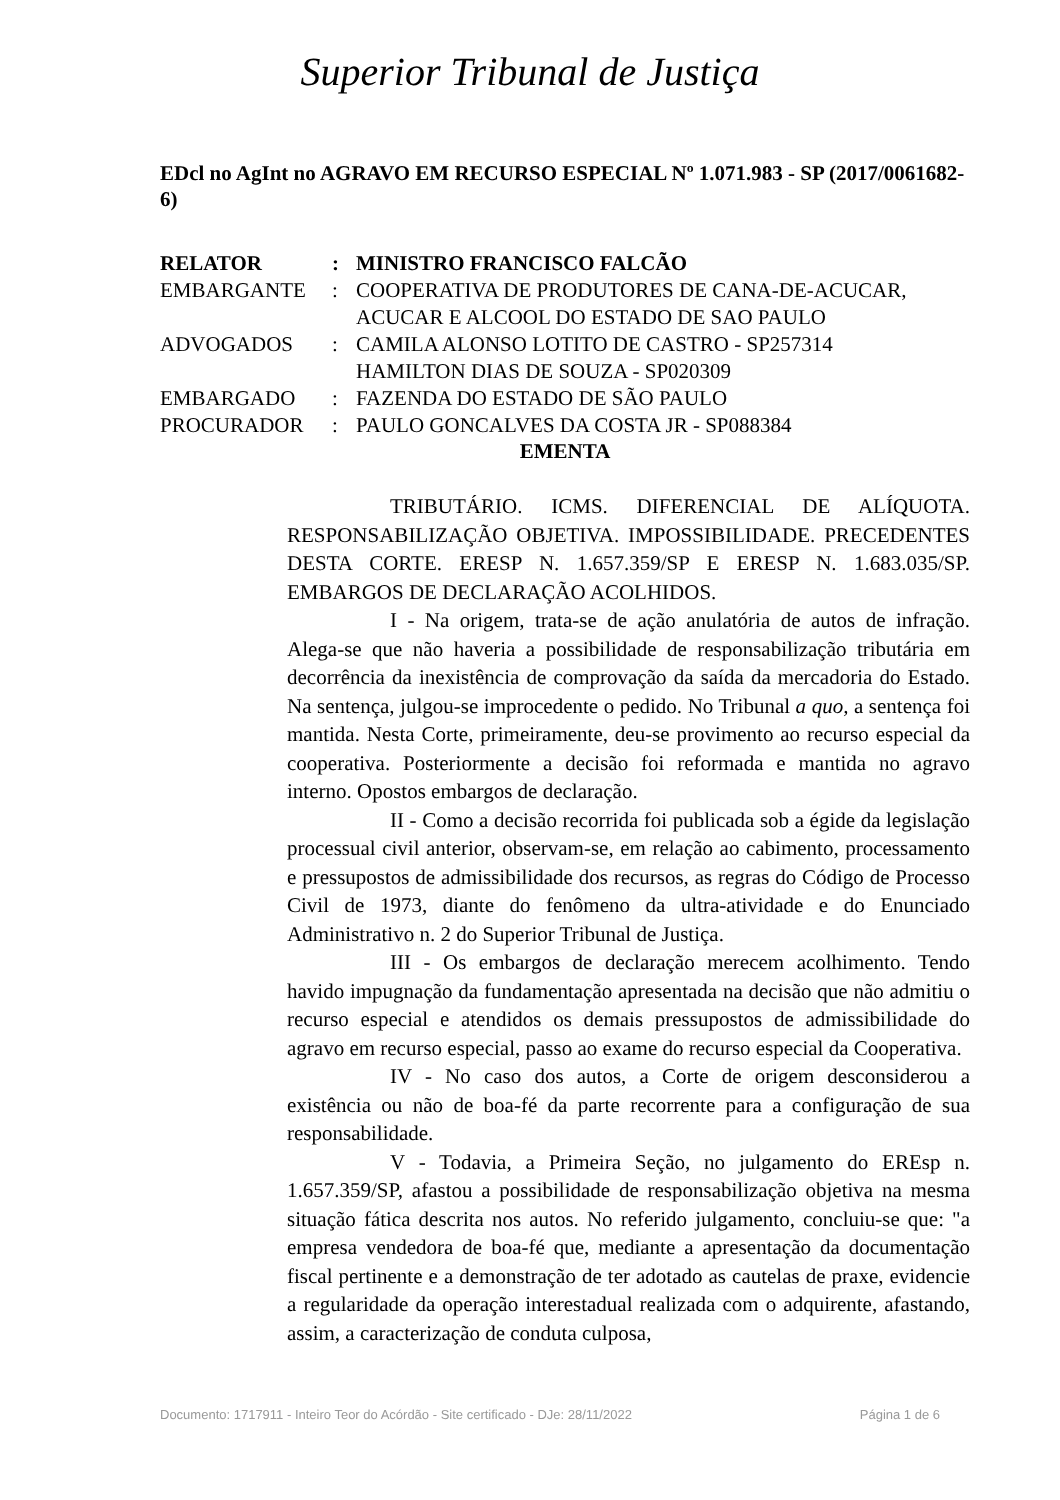Superior Tribunal de Justiça
EDcl no AgInt no AGRAVO EM RECURSO ESPECIAL Nº 1.071.983 - SP (2017/0061682-6)
| RELATOR | : | MINISTRO FRANCISCO FALCÃO |
| EMBARGANTE | : | COOPERATIVA DE PRODUTORES DE CANA-DE-ACUCAR, ACUCAR E ALCOOL DO ESTADO DE SAO PAULO |
| ADVOGADOS | : | CAMILA ALONSO LOTITO DE CASTRO - SP257314 HAMILTON DIAS DE SOUZA - SP020309 |
| EMBARGADO | : | FAZENDA DO ESTADO DE SÃO PAULO |
| PROCURADOR | : | PAULO GONCALVES DA COSTA JR - SP088384 |
EMENTA
TRIBUTÁRIO. ICMS. DIFERENCIAL DE ALÍQUOTA. RESPONSABILIZAÇÃO OBJETIVA. IMPOSSIBILIDADE. PRECEDENTES DESTA CORTE. ERESP N. 1.657.359/SP E ERESP N. 1.683.035/SP. EMBARGOS DE DECLARAÇÃO ACOLHIDOS.
I - Na origem, trata-se de ação anulatória de autos de infração. Alega-se que não haveria a possibilidade de responsabilização tributária em decorrência da inexistência de comprovação da saída da mercadoria do Estado. Na sentença, julgou-se improcedente o pedido. No Tribunal a quo, a sentença foi mantida. Nesta Corte, primeiramente, deu-se provimento ao recurso especial da cooperativa. Posteriormente a decisão foi reformada e mantida no agravo interno. Opostos embargos de declaração.
II - Como a decisão recorrida foi publicada sob a égide da legislação processual civil anterior, observam-se, em relação ao cabimento, processamento e pressupostos de admissibilidade dos recursos, as regras do Código de Processo Civil de 1973, diante do fenômeno da ultra-atividade e do Enunciado Administrativo n. 2 do Superior Tribunal de Justiça.
III - Os embargos de declaração merecem acolhimento. Tendo havido impugnação da fundamentação apresentada na decisão que não admitiu o recurso especial e atendidos os demais pressupostos de admissibilidade do agravo em recurso especial, passo ao exame do recurso especial da Cooperativa.
IV - No caso dos autos, a Corte de origem desconsiderou a existência ou não de boa-fé da parte recorrente para a configuração de sua responsabilidade.
V - Todavia, a Primeira Seção, no julgamento do EREsp n. 1.657.359/SP, afastou a possibilidade de responsabilização objetiva na mesma situação fática descrita nos autos. No referido julgamento, concluiu-se que: "a empresa vendedora de boa-fé que, mediante a apresentação da documentação fiscal pertinente e a demonstração de ter adotado as cautelas de praxe, evidencie a regularidade da operação interestadual realizada com o adquirente, afastando, assim, a caracterização de conduta culposa,
Documento: 1717911 - Inteiro Teor do Acórdão - Site certificado - DJe: 28/11/2022 Página 1 de 6